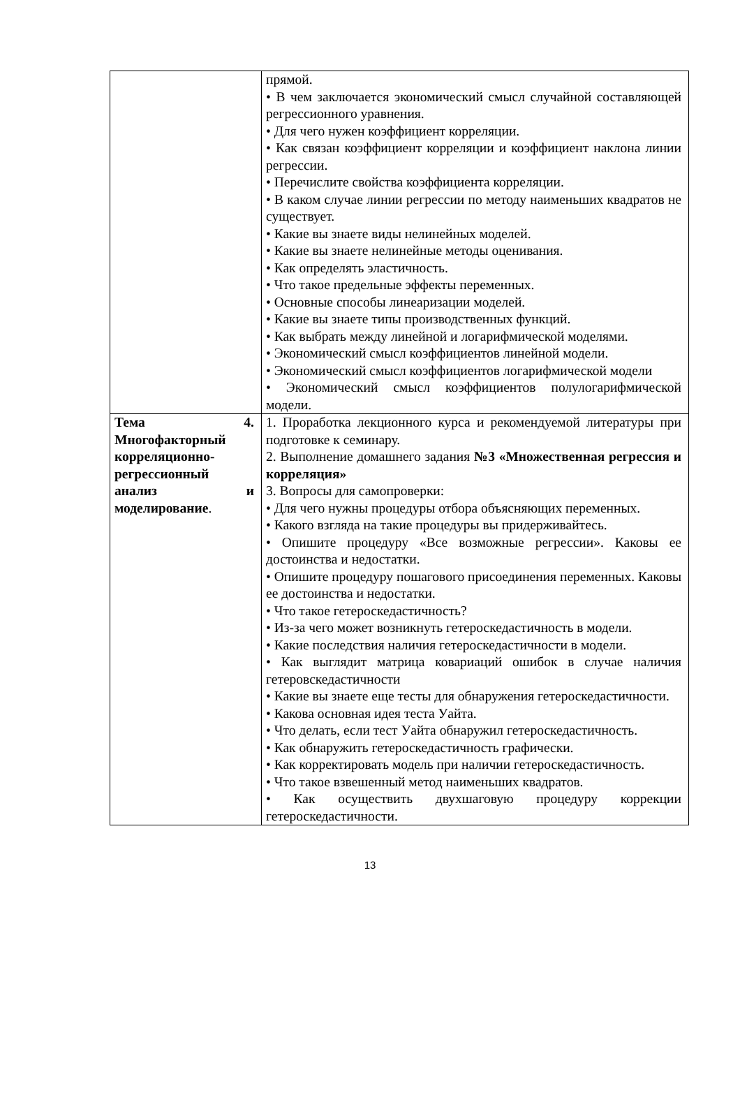| | прямой. • В чем заключается экономический смысл случайной составляющей регрессионного уравнения. • Для чего нужен коэффициент корреляции. • Как связан коэффициент корреляции и коэффициент наклона линии регрессии. • Перечислите свойства коэффициента корреляции. • В каком случае линии регрессии по методу наименьших квадратов не существует. • Какие вы знаете виды нелинейных моделей. • Какие вы знаете нелинейные методы оценивания. • Как определять эластичность. • Что такое предельные эффекты переменных. • Основные способы линеаризации моделей. • Какие вы знаете типы производственных функций. • Как выбрать между линейной и логарифмической моделями. • Экономический смысл коэффициентов линейной модели. • Экономический смысл коэффициентов логарифмической модели • Экономический смысл коэффициентов полулогарифмической модели. |
| Тема 4. Многофакторный корреляционно-регрессионный анализ и моделирование . | 1. Проработка лекционного курса и рекомендуемой литературы при подготовке к семинару. 2. Выполнение домашнего задания №3 «Множественная регрессия и корреляция» 3. Вопросы для самопроверки: • Для чего нужны процедуры отбора объясняющих переменных. • Какого взгляда на такие процедуры вы придерживайтесь. • Опишите процедуру «Все возможные регрессии». Каковы ее достоинства и недостатки. • Опишите процедуру пошагового присоединения переменных. Каковы ее достоинства и недостатки. • Что такое гетероскедастичность? • Из-за чего может возникнуть гетероскедастичность в модели. • Какие последствия наличия гетероскедастичности в модели. • Как выглядит матрица ковариаций ошибок в случае наличия гетеровскедастичности • Какие вы знаете еще тесты для обнаружения гетероскедастичности. • Какова основная идея теста Уайта. • Что делать, если тест Уайта обнаружил гетероскедастичность. • Как обнаружить гетероскедастичность графически. • Как корректировать модель при наличии гетероскедастичность. • Что такое взвешенный метод наименьших квадратов. • Как осуществить двухшаговую процедуру коррекции гетероскедастичности. |
13